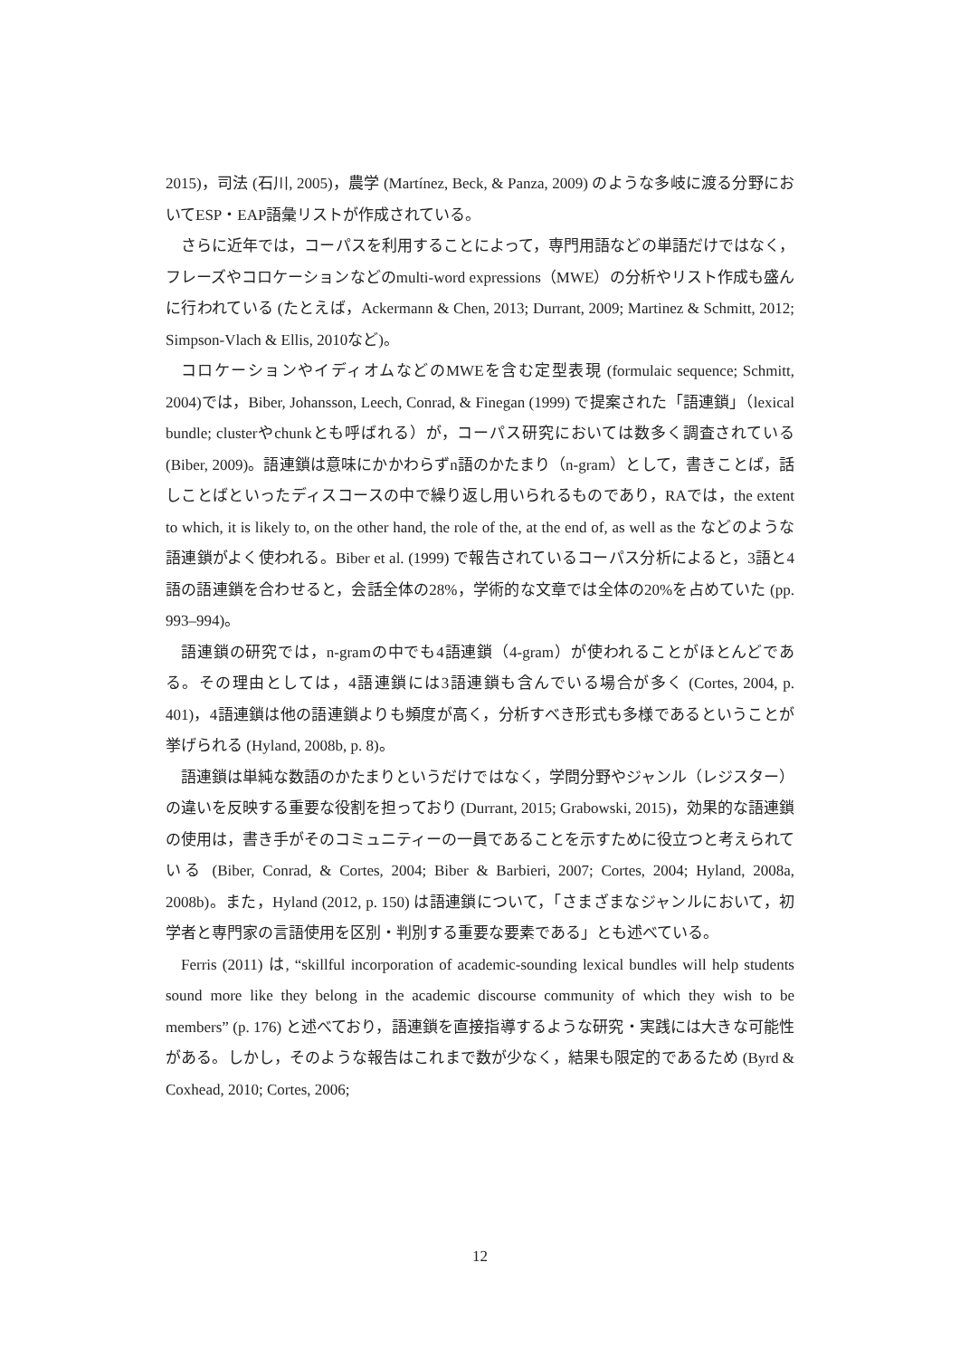2015)，司法 (石川, 2005)，農学 (Martínez, Beck, & Panza, 2009) のような多岐に渡る分野においてESP・EAP語彙リストが作成されている。
さらに近年では，コーパスを利用することによって，専門用語などの単語だけではなく，フレーズやコロケーションなどのmulti-word expressions（MWE）の分析やリスト作成も盛んに行われている (たとえば，Ackermann & Chen, 2013; Durrant, 2009; Martinez & Schmitt, 2012; Simpson-Vlach & Ellis, 2010など)。
コロケーションやイディオムなどのMWEを含む定型表現 (formulaic sequence; Schmitt, 2004)では，Biber, Johansson, Leech, Conrad, & Finegan (1999) で提案された「語連鎖」（lexical bundle; clusterやchunkとも呼ばれる）が，コーパス研究においては数多く調査されている (Biber, 2009)。語連鎖は意味にかかわらずn語のかたまり（n-gram）として，書きことば，話しことばといったディスコースの中で繰り返し用いられるものであり，RAでは，the extent to which, it is likely to, on the other hand, the role of the, at the end of, as well as the などのような語連鎖がよく使われる。Biber et al. (1999) で報告されているコーパス分析によると，3語と4語の語連鎖を合わせると，会話全体の28%，学術的な文章では全体の20%を占めていた (pp. 993–994)。
語連鎖の研究では，n-gramの中でも4語連鎖（4-gram）が使われることがほとんどである。その理由としては，4語連鎖には3語連鎖も含んでいる場合が多く (Cortes, 2004, p. 401)，4語連鎖は他の語連鎖よりも頻度が高く，分析すべき形式も多様であるということが挙げられる (Hyland, 2008b, p. 8)。
語連鎖は単純な数語のかたまりというだけではなく，学問分野やジャンル（レジスター）の違いを反映する重要な役割を担っており (Durrant, 2015; Grabowski, 2015)，効果的な語連鎖の使用は，書き手がそのコミュニティーの一員であることを示すために役立つと考えられている (Biber, Conrad, & Cortes, 2004; Biber & Barbieri, 2007; Cortes, 2004; Hyland, 2008a, 2008b)。また，Hyland (2012, p. 150) は語連鎖について，「さまざまなジャンルにおいて，初学者と専門家の言語使用を区別・判別する重要な要素である」とも述べている。
Ferris (2011) は, “skillful incorporation of academic-sounding lexical bundles will help students sound more like they belong in the academic discourse community of which they wish to be members” (p. 176) と述べており，語連鎖を直接指導するような研究・実践には大きな可能性がある。しかし，そのような報告はこれまで数が少なく，結果も限定的であるため (Byrd & Coxhead, 2010; Cortes, 2006;
12